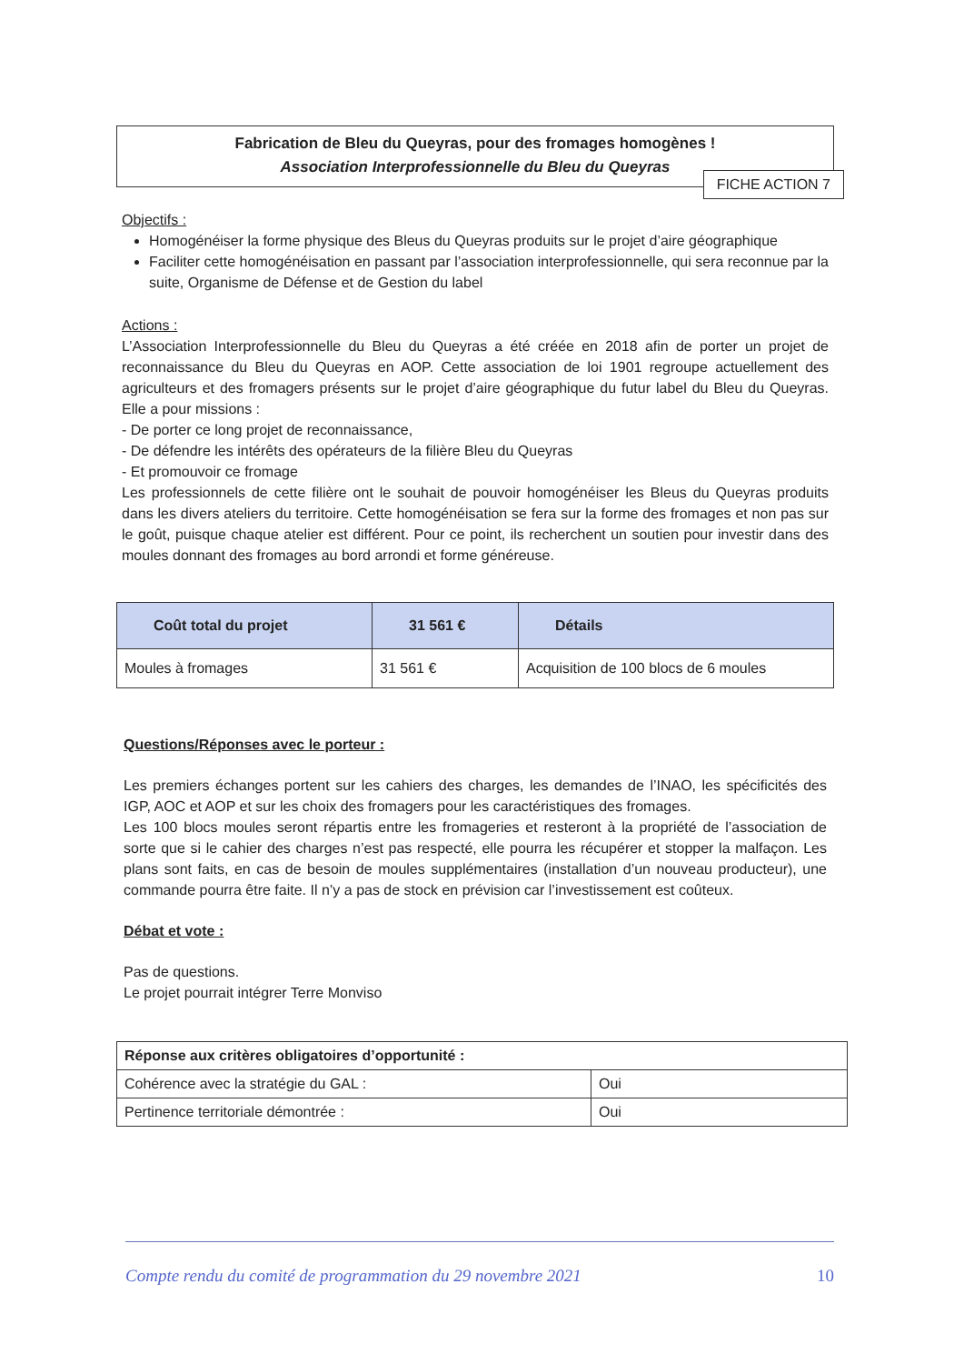Fabrication de Bleu du Queyras, pour des fromages homogènes !
Association Interprofessionnelle du Bleu du Queyras
FICHE ACTION 7
Objectifs :
Homogénéiser la forme physique des Bleus du Queyras produits sur le projet d’aire géographique
Faciliter cette homogénéisation en passant par l’association interprofessionnelle, qui sera reconnue par la suite, Organisme de Défense et de Gestion du label
Actions :
L’Association Interprofessionnelle du Bleu du Queyras a été créée en 2018 afin de porter un projet de reconnaissance du Bleu du Queyras en AOP. Cette association de loi 1901 regroupe actuellement des agriculteurs et des fromagers présents sur le projet d’aire géographique du futur label du Bleu du Queyras. Elle a pour missions :
- De porter ce long projet de reconnaissance,
- De défendre les intérêts des opérateurs de la filière Bleu du Queyras
- Et promouvoir ce fromage
Les professionnels de cette filière ont le souhait de pouvoir homogénéiser les Bleus du Queyras produits dans les divers ateliers du territoire. Cette homogénéisation se fera sur la forme des fromages et non pas sur le goût, puisque chaque atelier est différent. Pour ce point, ils recherchent un soutien pour investir dans des moules donnant des fromages au bord arrondi et forme généreuse.
| Coût total du projet | 31 561 € | Détails |
| --- | --- | --- |
| Moules à fromages | 31 561 € | Acquisition de 100 blocs de 6 moules |
Questions/Réponses avec le porteur :
Les premiers échanges portent sur les cahiers des charges, les demandes de l’INAO, les spécificités des IGP, AOC et AOP et sur les choix des fromagers pour les caractéristiques des fromages.
Les 100 blocs moules seront répartis entre les fromageries et resteront à la propriété de l’association de sorte que si le cahier des charges n’est pas respecté, elle pourra les récupérer et stopper la malfaçon. Les plans sont faits, en cas de besoin de moules supplémentaires (installation d’un nouveau producteur), une commande pourra être faite. Il n’y a pas de stock en prévision car l’investissement est coûteux.
Débat et vote :
Pas de questions.
Le projet pourrait intégrer Terre Monviso
| Réponse aux critères obligatoires d’opportunité : | |
| Cohérence avec la stratégie du GAL : | Oui |
| Pertinence territoriale démontrée : | Oui |
Compte rendu du comité de programmation du 29 novembre 2021 10